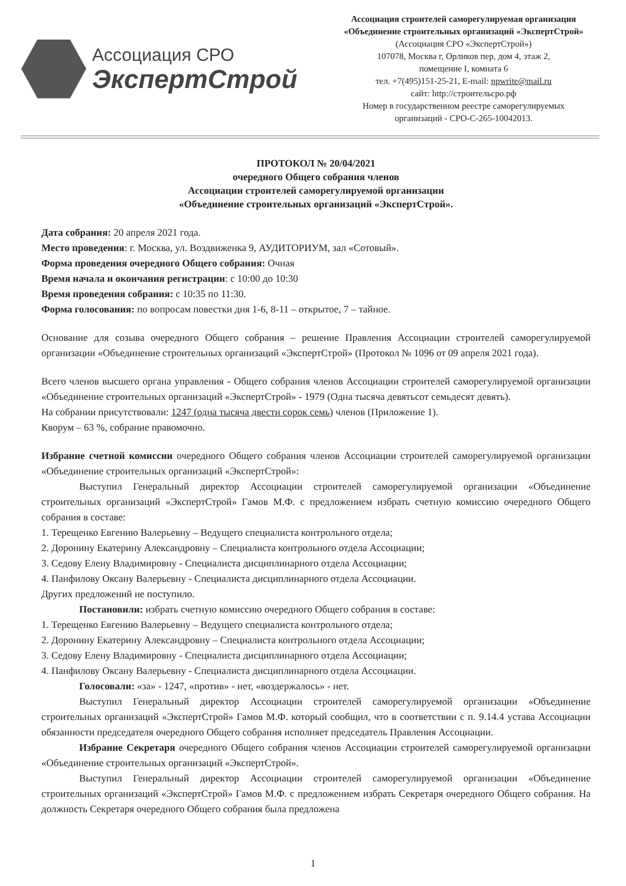Ассоциация СРО
ЭкспертСтрой
Ассоциация строителей саморегулируемая организация
«Объединение строительных организаций «ЭкспертСтрой»
(Ассоциация СРО «ЭкспертСтрой»)
107078, Москва г, Орликов пер, дом 4, этаж 2,
помещение I, комната 6
тел. +7(495)151-25-21, E-mail: npwrite@mail.ru
сайт: http://строительсро.рф
Номер в государственном реестре саморегулируемых
организаций - СРО-С-265-10042013.
ПРОТОКОЛ № 20/04/2021
очередного Общего собрания членов
Ассоциации строителей саморегулируемой организации
«Объединение строительных организаций «ЭкспертСтрой».
Дата собрания: 20 апреля 2021 года.
Место проведения: г. Москва, ул. Воздвиженка 9, АУДИТОРИУМ, зал «Сотовый».
Форма проведения очередного Общего собрания: Очная
Время начала и окончания регистрации: с 10:00 до 10:30
Время проведения собрания: с 10:35 по 11:30.
Форма голосования: по вопросам повестки дня 1-6, 8-11 – открытое, 7 – тайное.
Основание для созыва очередного Общего собрания – решение Правления Ассоциации строителей саморегулируемой организации «Объединение строительных организаций «ЭкспертСтрой» (Протокол № 1096 от 09 апреля 2021 года).
Всего членов высшего органа управления - Общего собрания членов Ассоциации строителей саморегулируемой организации «Объединение строительных организаций «ЭкспертСтрой» - 1979 (Одна тысяча девятьсот семьдесят девять).
На собрании присутствовали: 1247 (одна тысяча двести сорок семь) членов (Приложение 1).
Кворум – 63 %, собрание правомочно.
Избрание счетной комиссии очередного Общего собрания членов Ассоциации строителей саморегулируемой организации «Объединение строительных организаций «ЭкспертСтрой»:
Выступил Генеральный директор Ассоциации строителей саморегулируемой организации «Объединение строительных организаций «ЭкспертСтрой» Гамов М.Ф. с предложением избрать счетную комиссию очередного Общего собрания в составе:
1. Терещенко Евгению Валерьевну – Ведущего специалиста контрольного отдела;
2. Доронину Екатерину Александровну – Специалиста контрольного отдела Ассоциации;
3. Седову Елену Владимировну - Специалиста дисциплинарного отдела Ассоциации;
4. Панфилову Оксану Валерьевну - Специалиста дисциплинарного отдела Ассоциации.
Других предложений не поступило.
Постановили: избрать счетную комиссию очередного Общего собрания в составе:
1. Терещенко Евгению Валерьевну – Ведущего специалиста контрольного отдела;
2. Доронину Екатерину Александровну – Специалиста контрольного отдела Ассоциации;
3. Седову Елену Владимировну - Специалиста дисциплинарного отдела Ассоциации;
4. Панфилову Оксану Валерьевну - Специалиста дисциплинарного отдела Ассоциации.
Голосовали: «за» - 1247, «против» - нет, «воздержалось» - нет.
Выступил Генеральный директор Ассоциации строителей саморегулируемой организации «Объединение строительных организаций «ЭкспертСтрой» Гамов М.Ф. который сообщил, что в соответствии с п. 9.14.4 устава Ассоциации обязанности председателя очередного Общего собрания исполняет председатель Правления Ассоциации.
Избрание Секретаря очередного Общего собрания членов Ассоциации строителей саморегулируемой организации «Объединение строительных организаций «ЭкспертСтрой».
Выступил Генеральный директор Ассоциации строителей саморегулируемой организации «Объединение строительных организаций «ЭкспертСтрой» Гамов М.Ф. с предложением избрать Секретаря очередного Общего собрания. На должность Секретаря очередного Общего собрания была предложена
1